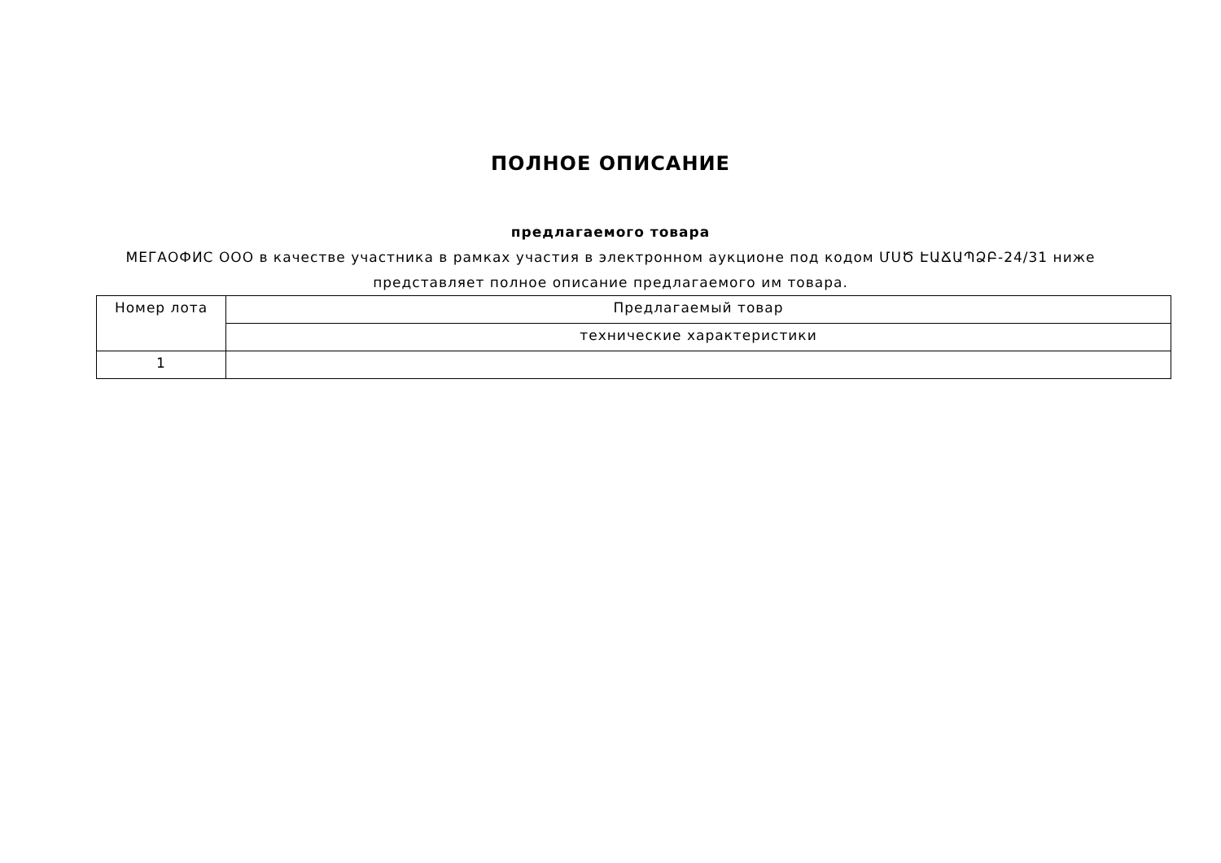ПОЛНОЕ ОПИСАНИЕ
предлагаемого товара
МЕГАОФИС ООО в качестве участника в рамках участия в электронном аукционе под кодом ՄՍԾ ԷԱՃԱՊՁԲ-24/31 ниже представляет полное описание предлагаемого им товара.
| Номер лота | Предлагаемый товар |
| --- | --- |
| | технические характеристики |
| 1 | |